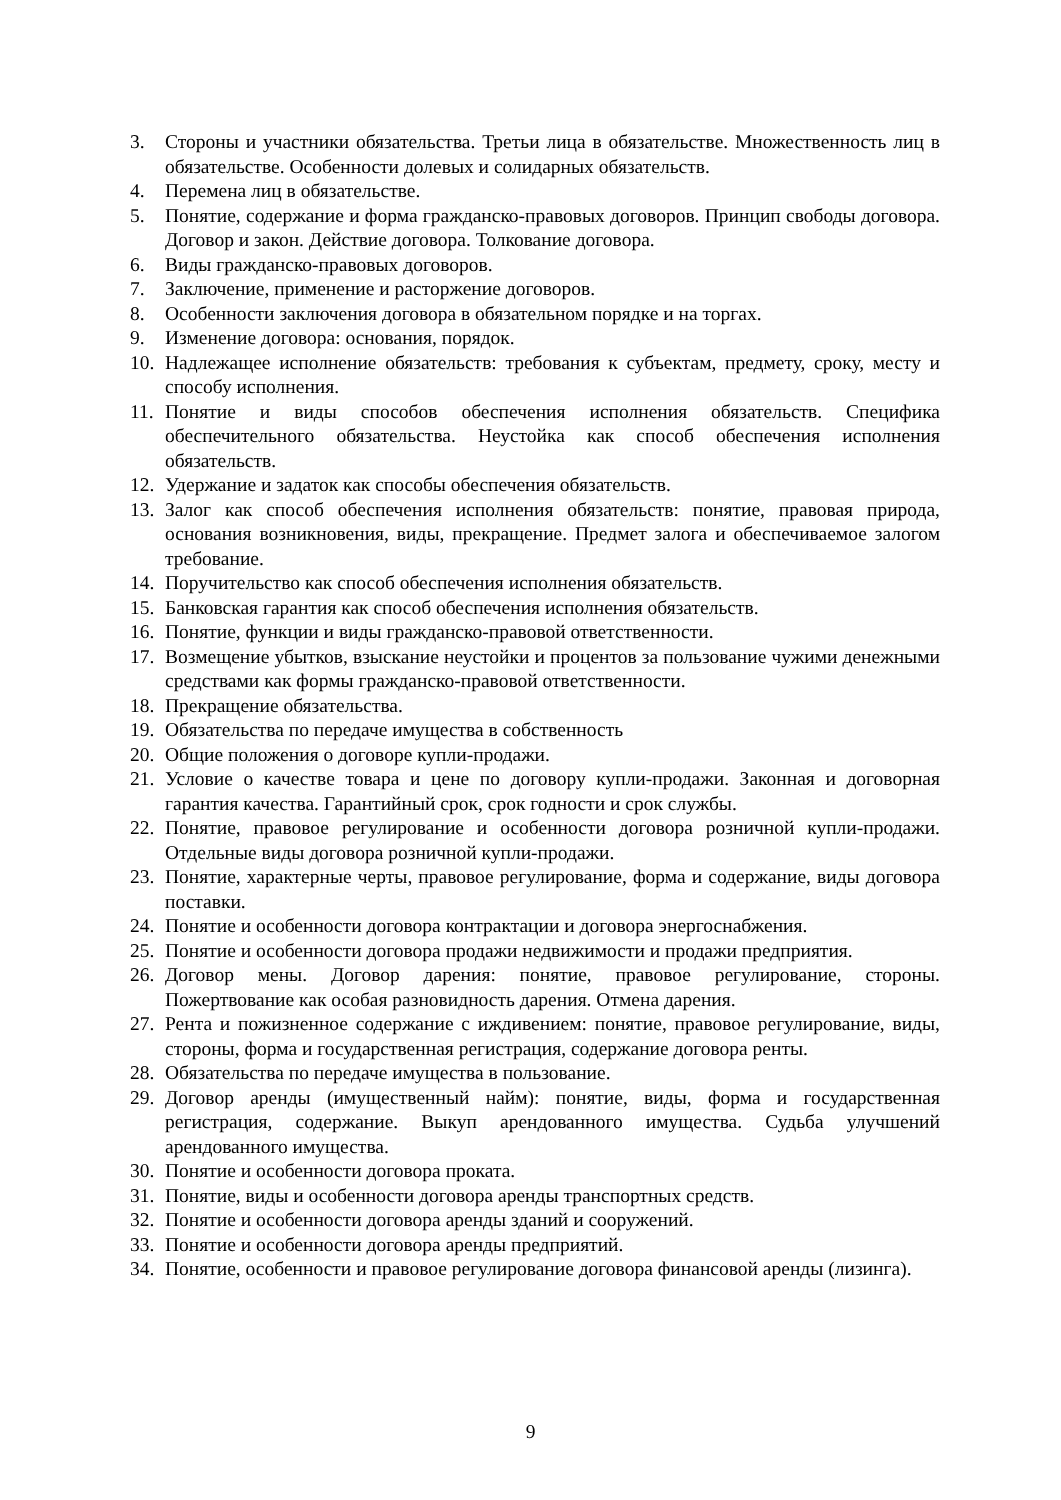3. Стороны и участники обязательства. Третьи лица в обязательстве. Множественность лиц в обязательстве. Особенности долевых и солидарных обязательств.
4. Перемена лиц в обязательстве.
5. Понятие, содержание и форма гражданско-правовых договоров. Принцип свободы договора. Договор и закон. Действие договора. Толкование договора.
6. Виды гражданско-правовых договоров.
7. Заключение, применение и расторжение договоров.
8. Особенности заключения договора в обязательном порядке и на торгах.
9. Изменение договора: основания, порядок.
10. Надлежащее исполнение обязательств: требования к субъектам, предмету, сроку, месту и способу исполнения.
11. Понятие и виды способов обеспечения исполнения обязательств. Специфика обеспечительного обязательства. Неустойка как способ обеспечения исполнения обязательств.
12. Удержание и задаток как способы обеспечения обязательств.
13. Залог как способ обеспечения исполнения обязательств: понятие, правовая природа, основания возникновения, виды, прекращение. Предмет залога и обеспечиваемое залогом требование.
14. Поручительство как способ обеспечения исполнения обязательств.
15. Банковская гарантия как способ обеспечения исполнения обязательств.
16. Понятие, функции и виды гражданско-правовой ответственности.
17. Возмещение убытков, взыскание неустойки и процентов за пользование чужими денежными средствами как формы гражданско-правовой ответственности.
18. Прекращение обязательства.
19. Обязательства по передаче имущества в собственность
20. Общие положения о договоре купли-продажи.
21. Условие о качестве товара и цене по договору купли-продажи. Законная и договорная гарантия качества. Гарантийный срок, срок годности и срок службы.
22. Понятие, правовое регулирование и особенности договора розничной купли-продажи. Отдельные виды договора розничной купли-продажи.
23. Понятие, характерные черты, правовое регулирование, форма и содержание, виды договора поставки.
24. Понятие и особенности договора контрактации и договора энергоснабжения.
25. Понятие и особенности договора продажи недвижимости и продажи предприятия.
26. Договор мены. Договор дарения: понятие, правовое регулирование, стороны. Пожертвование как особая разновидность дарения. Отмена дарения.
27. Рента и пожизненное содержание с иждивением: понятие, правовое регулирование, виды, стороны, форма и государственная регистрация, содержание договора ренты.
28. Обязательства по передаче имущества в пользование.
29. Договор аренды (имущественный найм): понятие, виды, форма и государственная регистрация, содержание. Выкуп арендованного имущества. Судьба улучшений арендованного имущества.
30. Понятие и особенности договора проката.
31. Понятие, виды и особенности договора аренды транспортных средств.
32. Понятие и особенности договора аренды зданий и сооружений.
33. Понятие и особенности договора аренды предприятий.
34. Понятие, особенности и правовое регулирование договора финансовой аренды (лизинга).
9